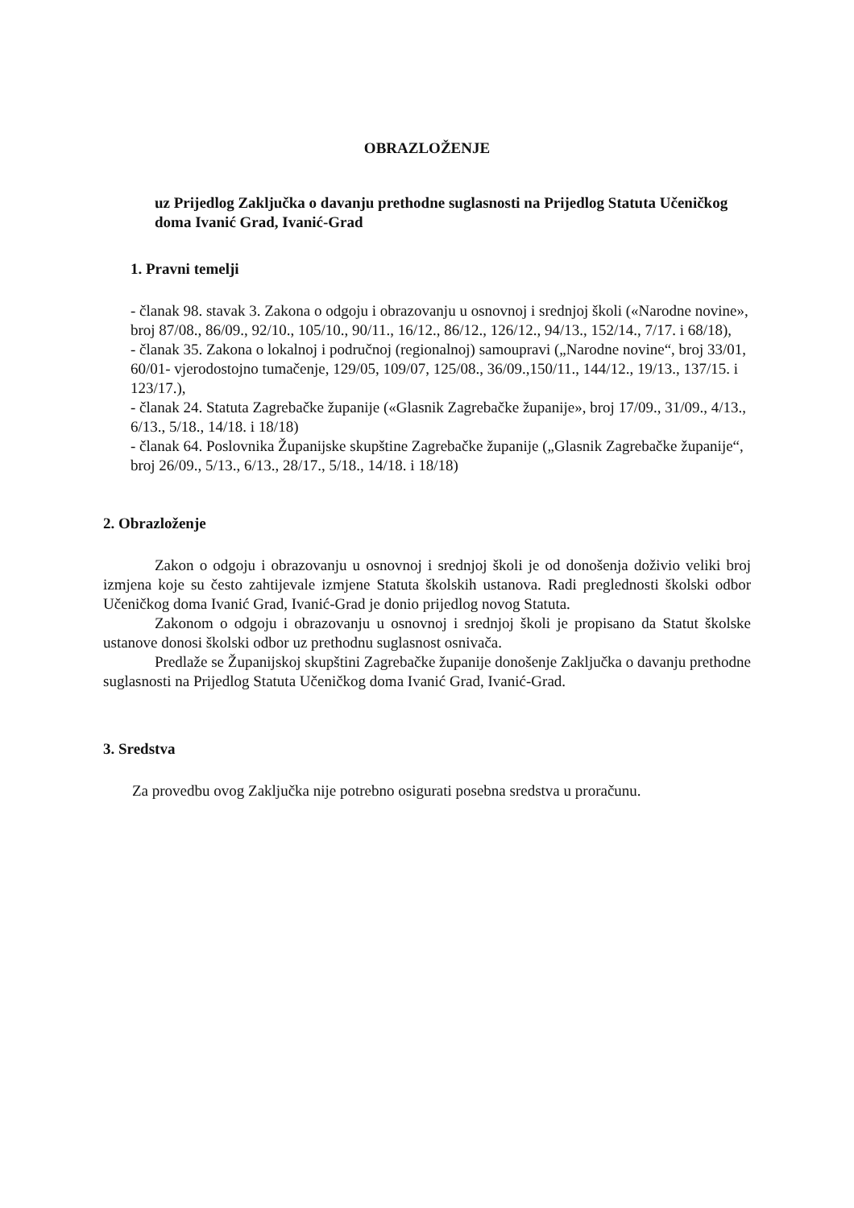OBRAZLOŽENJE
uz Prijedlog Zaključka o davanju prethodne suglasnosti na Prijedlog Statuta Učeničkog doma Ivanić Grad, Ivanić-Grad
1. Pravni temelji
- članak 98. stavak 3. Zakona o odgoju i obrazovanju u osnovnoj i srednjoj školi («Narodne novine», broj 87/08., 86/09., 92/10., 105/10., 90/11., 16/12., 86/12., 126/12., 94/13., 152/14., 7/17. i 68/18),
- članak 35. Zakona o lokalnoj i područnoj (regionalnoj) samoupravi („Narodne novine“, broj 33/01, 60/01- vjerodostojno tumačenje, 129/05, 109/07, 125/08., 36/09.,150/11., 144/12., 19/13., 137/15. i 123/17.),
- članak 24. Statuta Zagrebačke županije («Glasnik Zagrebačke županije», broj 17/09., 31/09., 4/13., 6/13., 5/18., 14/18. i 18/18)
- članak 64. Poslovnika Županijske skupštine Zagrebačke županije („Glasnik Zagrebačke županije“, broj 26/09., 5/13., 6/13., 28/17., 5/18., 14/18. i 18/18)
2. Obrazloženje
Zakon o odgoju i obrazovanju u osnovnoj i srednjoj školi je od donošenja doživio veliki broj izmjena koje su često zahtijevale izmjene Statuta školskih ustanova. Radi preglednosti školski odbor Učeničkog doma Ivanić Grad, Ivanić-Grad je donio prijedlog novog Statuta.
Zakonom o odgoju i obrazovanju u osnovnoj i srednjoj školi je propisano da Statut školske ustanove donosi školski odbor uz prethodnu suglasnost osnivača.
Predlaže se Županijskoj skupštini Zagrebačke županije donošenje Zaključka o davanju prethodne suglasnosti na Prijedlog Statuta Učeničkog doma Ivanić Grad, Ivanić-Grad.
3. Sredstva
Za provedbu ovog Zaključka nije potrebno osigurati posebna sredstva u proračunu.